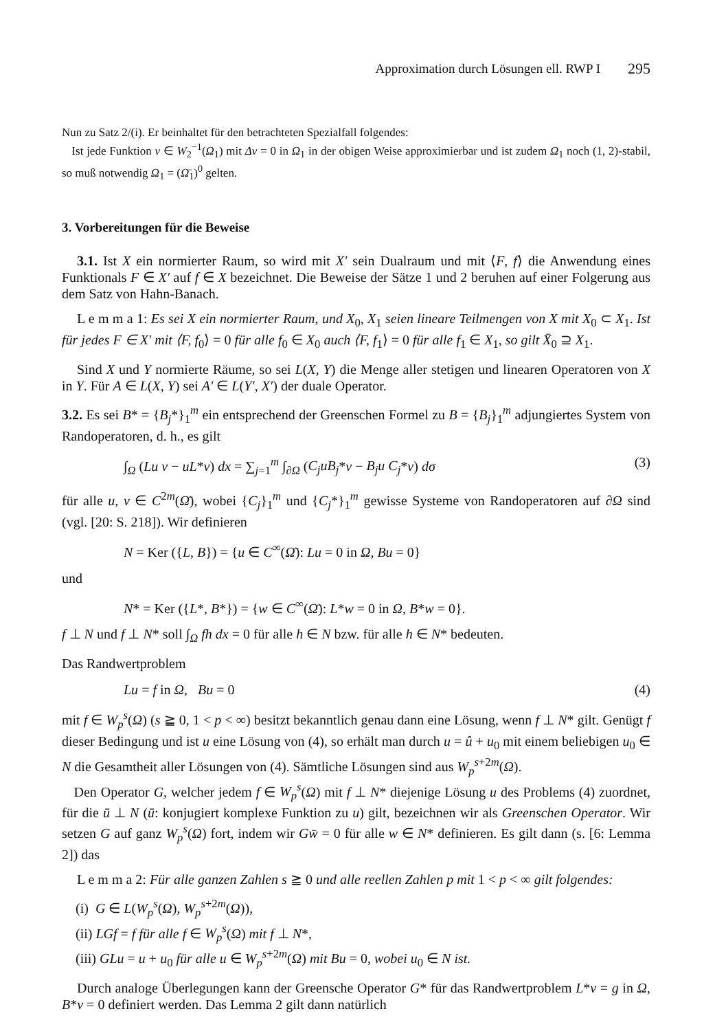Approximation durch Lösungen ell. RWP I 295
Nun zu Satz 2/(i). Er beinhaltet für den betrachteten Spezialfall folgendes:
Ist jede Funktion v ∈ W<sub>2</sub><sup>−1</sup>(Ω<sub>1</sub>) mit Δv = 0 in Ω<sub>1</sub> in der obigen Weise approximierbar und ist zudem Ω<sub>1</sub> noch (1, 2)-stabil, so muß notwendig Ω<sub>1</sub> = (Ω̄<sub>1</sub>)<sup>0</sup> gelten.
3. Vorbereitungen für die Beweise
3.1. Ist X ein normierter Raum, so wird mit X′ sein Dualraum und mit ⟨F, f⟩ die Anwendung eines Funktionals F ∈ X′ auf f ∈ X bezeichnet. Die Beweise der Sätze 1 und 2 beruhen auf einer Folgerung aus dem Satz von Hahn-Banach.
L e m m a 1: Es sei X ein normierter Raum, und X<sub>0</sub>, X<sub>1</sub> seien lineare Teilmengen von X mit X<sub>0</sub> ⊂ X<sub>1</sub>. Ist für jedes F ∈ X′ mit ⟨F, f<sub>0</sub>⟩ = 0 für alle f<sub>0</sub> ∈ X<sub>0</sub> auch ⟨F, f<sub>1</sub>⟩ = 0 für alle f<sub>1</sub> ∈ X<sub>1</sub>, so gilt X̄<sub>0</sub> ⊇ X<sub>1</sub>.
Sind X und Y normierte Räume, so sei L(X, Y) die Menge aller stetigen und linearen Operatoren von X in Y. Für A ∈ L(X, Y) sei A′ ∈ L(Y′, X′) der duale Operator.
3.2. Es sei B* = {B<sub>j</sub>*}<sub>1</sub><sup>m</sup> ein entsprechend der Greenschen Formel zu B = {B<sub>j</sub>}<sub>1</sub><sup>m</sup> adjungiertes System von Randoperatoren, d. h., es gilt
∫<sub>Ω</sub> (Lu v − uL*v) dx = ∑<sub>j=1</sub><sup>m</sup> ∫<sub>∂Ω</sub> (C<sub>j</sub>uB<sub>j</sub>*v − B<sub>j</sub>u C<sub>j</sub>*v) dσ (3)
für alle u, v ∈ C<sup>2m</sup>(Ω̄), wobei {C<sub>j</sub>}<sub>1</sub><sup>m</sup> und {C<sub>j</sub>*}<sub>1</sub><sup>m</sup> gewisse Systeme von Randoperatoren auf ∂Ω sind (vgl. [20: S. 218]). Wir definieren
N = Ker ({L, B}) = {u ∈ C<sup>∞</sup>(Ω̄): Lu = 0 in Ω, Bu = 0}
und
N* = Ker ({L*, B*}) = {w ∈ C<sup>∞</sup>(Ω̄): L*w = 0 in Ω, B*w = 0}.
f ⊥ N und f ⊥ N* soll ∫<sub>Ω</sub> fh dx = 0 für alle h ∈ N bzw. für alle h ∈ N* bedeuten.
Das Randwertproblem
Lu = f in Ω, Bu = 0 (4)
mit f ∈ W<sub>p</sub><sup>s</sup>(Ω) (s ≧ 0, 1 < p < ∞) besitzt bekanntlich genau dann eine Lösung, wenn f ⊥ N* gilt. Genügt f dieser Bedingung und ist u eine Lösung von (4), so erhält man durch u = û + u<sub>0</sub> mit einem beliebigen u<sub>0</sub> ∈ N die Gesamtheit aller Lösungen von (4). Sämtliche Lösungen sind aus W<sub>p</sub><sup>s+2m</sup>(Ω).
Den Operator G, welcher jedem f ∈ W<sub>p</sub><sup>s</sup>(Ω) mit f ⊥ N* diejenige Lösung u des Problems (4) zuordnet, für die ū ⊥ N (ū: konjugiert komplexe Funktion zu u) gilt, bezeichnen wir als Greenschen Operator. Wir setzen G auf ganz W<sub>p</sub><sup>s</sup>(Ω) fort, indem wir Gw̄ = 0 für alle w ∈ N* definieren. Es gilt dann (s. [6: Lemma 2]) das
L e m m a 2: Für alle ganzen Zahlen s ≧ 0 und alle reellen Zahlen p mit 1 < p < ∞ gilt folgendes:
(i) G ∈ L(W<sub>p</sub><sup>s</sup>(Ω), W<sub>p</sub><sup>s+2m</sup>(Ω)),
(ii) LGf = f für alle f ∈ W<sub>p</sub><sup>s</sup>(Ω) mit f ⊥ N*,
(iii) GLu = u + u<sub>0</sub> für alle u ∈ W<sub>p</sub><sup>s+2m</sup>(Ω) mit Bu = 0, wobei u<sub>0</sub> ∈ N ist.
Durch analoge Überlegungen kann der Greensche Operator G* für das Randwertproblem L*v = g in Ω, B*v = 0 definiert werden. Das Lemma 2 gilt dann natürlich